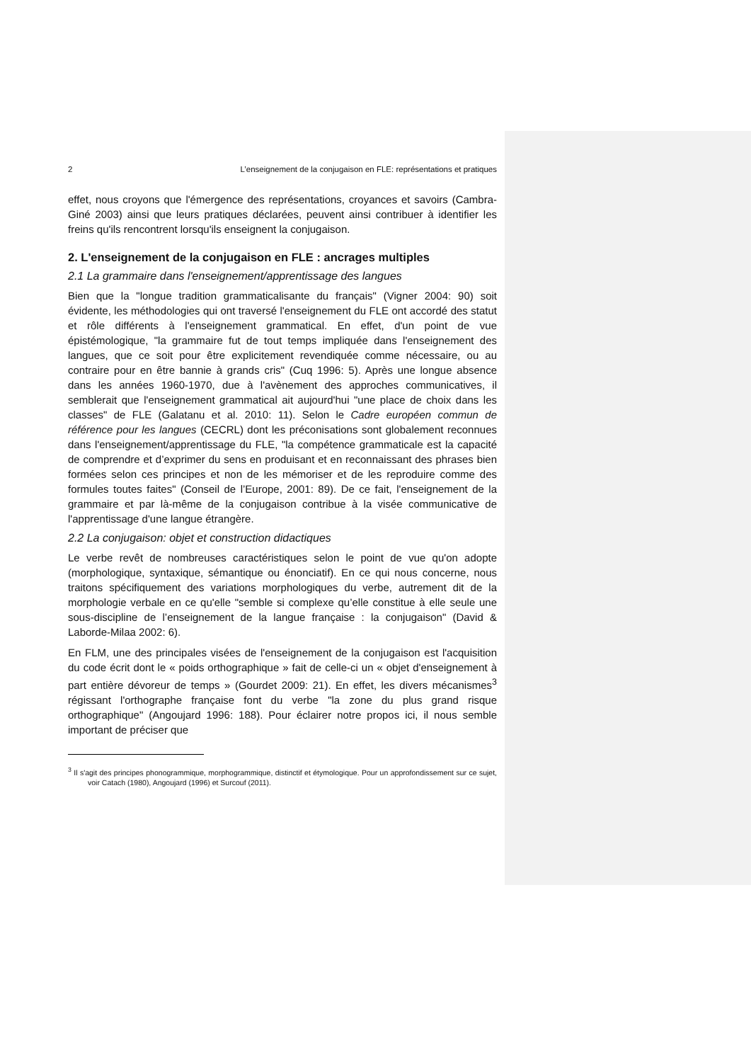2 L’enseignement de la conjugaison en FLE: représentations et pratiques
effet, nous croyons que l'émergence des représentations, croyances et savoirs (Cambra-Giné 2003) ainsi que leurs pratiques déclarées, peuvent ainsi contribuer à identifier les freins qu'ils rencontrent lorsqu'ils enseignent la conjugaison.
2. L'enseignement de la conjugaison en FLE : ancrages multiples
2.1 La grammaire dans l'enseignement/apprentissage des langues
Bien que la "longue tradition grammaticalisante du français" (Vigner 2004: 90) soit évidente, les méthodologies qui ont traversé l'enseignement du FLE ont accordé des statut et rôle différents à l'enseignement grammatical. En effet, d'un point de vue épistémologique, "la grammaire fut de tout temps impliquée dans l'enseignement des langues, que ce soit pour être explicitement revendiquée comme nécessaire, ou au contraire pour en être bannie à grands cris" (Cuq 1996: 5). Après une longue absence dans les années 1960-1970, due à l'avènement des approches communicatives, il semblerait que l'enseignement grammatical ait aujourd'hui "une place de choix dans les classes" de FLE (Galatanu et al. 2010: 11). Selon le Cadre européen commun de référence pour les langues (CECRL) dont les préconisations sont globalement reconnues dans l'enseignement/apprentissage du FLE, "la compétence grammaticale est la capacité de comprendre et d’exprimer du sens en produisant et en reconnaissant des phrases bien formées selon ces principes et non de les mémoriser et de les reproduire comme des formules toutes faites" (Conseil de l’Europe, 2001: 89). De ce fait, l'enseignement de la grammaire et par là-même de la conjugaison contribue à la visée communicative de l'apprentissage d'une langue étrangère.
2.2 La conjugaison: objet et construction didactiques
Le verbe revêt de nombreuses caractéristiques selon le point de vue qu'on adopte (morphologique, syntaxique, sémantique ou énonciatif). En ce qui nous concerne, nous traitons spécifiquement des variations morphologiques du verbe, autrement dit de la morphologie verbale en ce qu'elle "semble si complexe qu’elle constitue à elle seule une sous-discipline de l’enseignement de la langue française : la conjugaison" (David & Laborde-Milaa 2002: 6).
En FLM, une des principales visées de l'enseignement de la conjugaison est l'acquisition du code écrit dont le « poids orthographique » fait de celle-ci un « objet d'enseignement à part entière dévoreur de temps » (Gourdet 2009: 21). En effet, les divers mécanismes<sup>3</sup> régissant l'orthographe française font du verbe "la zone du plus grand risque orthographique" (Angoujard 1996: 188). Pour éclairer notre propos ici, il nous semble important de préciser que
<sup>3</sup> Il s'agit des principes phonogrammique, morphogrammique, distinctif et étymologique. Pour un approfondissement sur ce sujet, voir Catach (1980), Angoujard (1996) et Surcouf (2011).